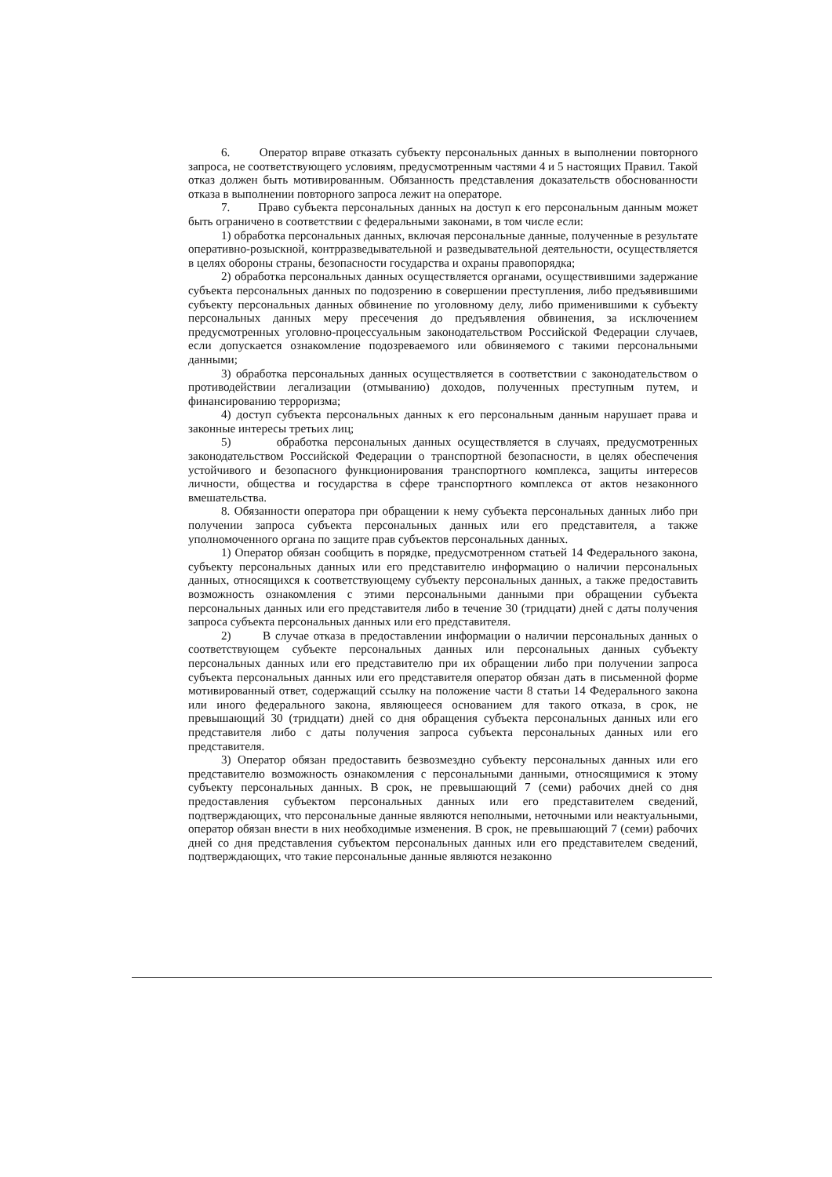6. Оператор вправе отказать субъекту персональных данных в выполнении повторного запроса, не соответствующего условиям, предусмотренным частями 4 и 5 настоящих Правил. Такой отказ должен быть мотивированным. Обязанность представления доказательств обоснованности отказа в выполнении повторного запроса лежит на операторе.
7. Право субъекта персональных данных на доступ к его персональным данным может быть ограничено в соответствии с федеральными законами, в том числе если:
1) обработка персональных данных, включая персональные данные, полученные в результате оперативно-розыскной, контрразведывательной и разведывательной деятельности, осуществляется в целях обороны страны, безопасности государства и охраны правопорядка;
2) обработка персональных данных осуществляется органами, осуществившими задержание субъекта персональных данных по подозрению в совершении преступления, либо предъявившими субъекту персональных данных обвинение по уголовному делу, либо применившими к субъекту персональных данных меру пресечения до предъявления обвинения, за исключением предусмотренных уголовно-процессуальным законодательством Российской Федерации случаев, если допускается ознакомление подозреваемого или обвиняемого с такими персональными данными;
3) обработка персональных данных осуществляется в соответствии с законодательством о противодействии легализации (отмыванию) доходов, полученных преступным путем, и финансированию терроризма;
4) доступ субъекта персональных данных к его персональным данным нарушает права и законные интересы третьих лиц;
5) обработка персональных данных осуществляется в случаях, предусмотренных законодательством Российской Федерации о транспортной безопасности, в целях обеспечения устойчивого и безопасного функционирования транспортного комплекса, защиты интересов личности, общества и государства в сфере транспортного комплекса от актов незаконного вмешательства.
8. Обязанности оператора при обращении к нему субъекта персональных данных либо при получении запроса субъекта персональных данных или его представителя, а также уполномоченного органа по защите прав субъектов персональных данных.
1) Оператор обязан сообщить в порядке, предусмотренном статьей 14 Федерального закона, субъекту персональных данных или его представителю информацию о наличии персональных данных, относящихся к соответствующему субъекту персональных данных, а также предоставить возможность ознакомления с этими персональными данными при обращении субъекта персональных данных или его представителя либо в течение 30 (тридцати) дней с даты получения запроса субъекта персональных данных или его представителя.
2) В случае отказа в предоставлении информации о наличии персональных данных о соответствующем субъекте персональных данных или персональных данных субъекту персональных данных или его представителю при их обращении либо при получении запроса субъекта персональных данных или его представителя оператор обязан дать в письменной форме мотивированный ответ, содержащий ссылку на положение части 8 статьи 14 Федерального закона или иного федерального закона, являющееся основанием для такого отказа, в срок, не превышающий 30 (тридцати) дней со дня обращения субъекта персональных данных или его представителя либо с даты получения запроса субъекта персональных данных или его представителя.
3) Оператор обязан предоставить безвозмездно субъекту персональных данных или его представителю возможность ознакомления с персональными данными, относящимися к этому субъекту персональных данных. В срок, не превышающий 7 (семи) рабочих дней со дня предоставления субъектом персональных данных или его представителем сведений, подтверждающих, что персональные данные являются неполными, неточными или неактуальными, оператор обязан внести в них необходимые изменения. В срок, не превышающий 7 (семи) рабочих дней со дня представления субъектом персональных данных или его представителем сведений, подтверждающих, что такие персональные данные являются незаконно